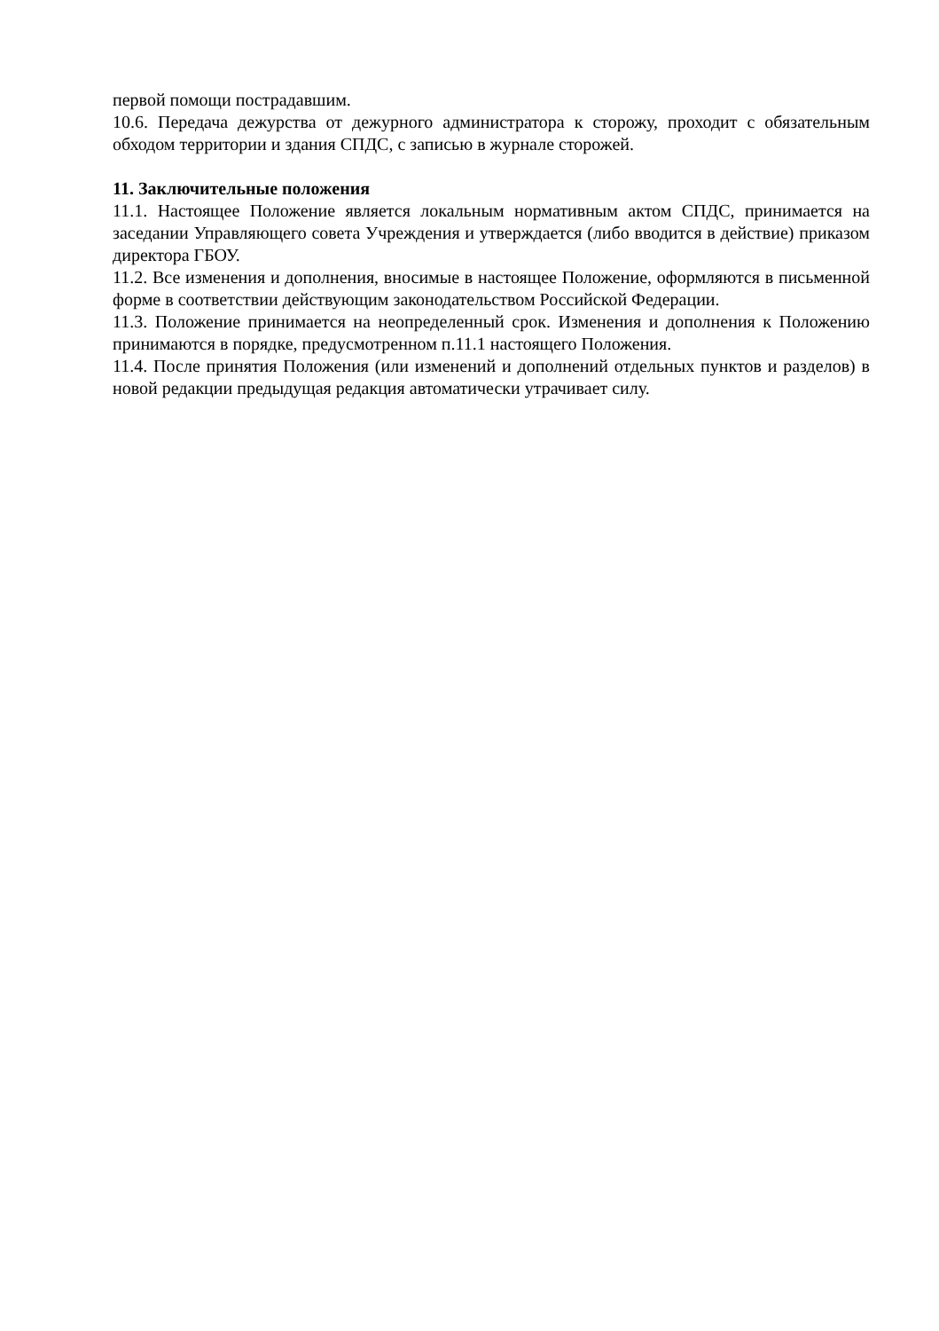первой помощи пострадавшим.
10.6. Передача дежурства от дежурного администратора к сторожу, проходит с обязательным обходом территории и здания СПДС, с записью в журнале сторожей.
11. Заключительные положения
11.1. Настоящее Положение является локальным нормативным актом СПДС, принимается на заседании Управляющего совета Учреждения и утверждается (либо вводится в действие) приказом директора ГБОУ.
11.2. Все изменения и дополнения, вносимые в настоящее Положение, оформляются в письменной форме в соответствии действующим законодательством Российской Федерации.
11.3. Положение принимается на неопределенный срок. Изменения и дополнения к Положению принимаются в порядке, предусмотренном п.11.1 настоящего Положения.
11.4. После принятия Положения (или изменений и дополнений отдельных пунктов и разделов) в новой редакции предыдущая редакция автоматически утрачивает силу.